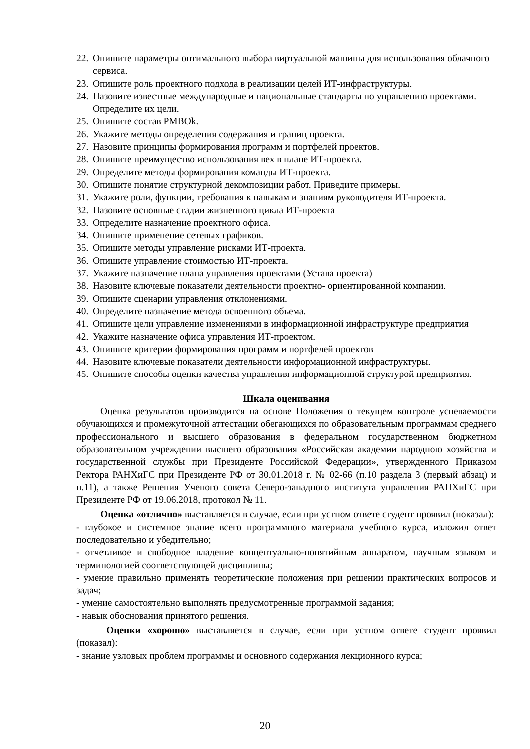22. Опишите параметры оптимального выбора виртуальной машины для использования облачного сервиса.
23. Опишите роль проектного подхода в реализации целей ИТ-инфраструктуры.
24. Назовите известные международные и национальные стандарты по управлению проектами. Определите их цели.
25. Опишите состав PMBOk.
26. Укажите методы определения содержания и границ проекта.
27. Назовите принципы формирования программ и портфелей проектов.
28. Опишите преимущество использования вех в плане ИТ-проекта.
29. Определите методы формирования команды ИТ-проекта.
30. Опишите понятие структурной декомпозиции работ. Приведите примеры.
31. Укажите роли, функции, требования к навыкам и знаниям руководителя ИТ-проекта.
32. Назовите основные стадии жизненного цикла ИТ-проекта
33. Определите назначение проектного офиса.
34. Опишите применение сетевых графиков.
35. Опишите методы управление рисками ИТ-проекта.
36. Опишите управление стоимостью ИТ-проекта.
37. Укажите назначение плана управления проектами (Устава проекта)
38. Назовите ключевые показатели деятельности проектно- ориентированной компании.
39. Опишите сценарии управления отклонениями.
40. Определите назначение метода освоенного объема.
41. Опишите цели управление изменениями в информационной инфраструктуре предприятия
42. Укажите назначение офиса управления ИТ-проектом.
43. Опишите критерии формирования программ и портфелей проектов
44. Назовите ключевые показатели деятельности информационной инфраструктуры.
45. Опишите способы оценки качества управления информационной структурой предприятия.
Шкала оценивания
Оценка результатов производится на основе Положения о текущем контроле успеваемости обучающихся и промежуточной аттестации обегающихся по образовательным программам среднего профессионального и высшего образования в федеральном государственном бюджетном образовательном учреждении высшего образования «Российская академии народною хозяйства и государственной службы при Президенте Российской Федерации», утвержденного Приказом Ректора РАНХиГС при Президенте РФ от 30.01.2018 г. № 02-66 (п.10 раздела 3 (первый абзац) и п.11), а также Решения Ученого совета Северо-западного института управления РАНХиГС при Президенте РФ от 19.06.2018, протокол № 11.
Оценка «отлично» выставляется в случае, если при устном ответе студент проявил (показал):
- глубокое и системное знание всего программного материала учебного курса, изложил ответ последовательно и убедительно;
- отчетливое и свободное владение концептуально-понятийным аппаратом, научным языком и терминологией соответствующей дисциплины;
- умение правильно применять теоретические положения при решении практических вопросов и задач;
- умение самостоятельно выполнять предусмотренные программой задания;
- навык обоснования принятого решения.
Оценки «хорошо» выставляется в случае, если при устном ответе студент проявил (показал):
- знание узловых проблем программы и основного содержания лекционного курса;
20